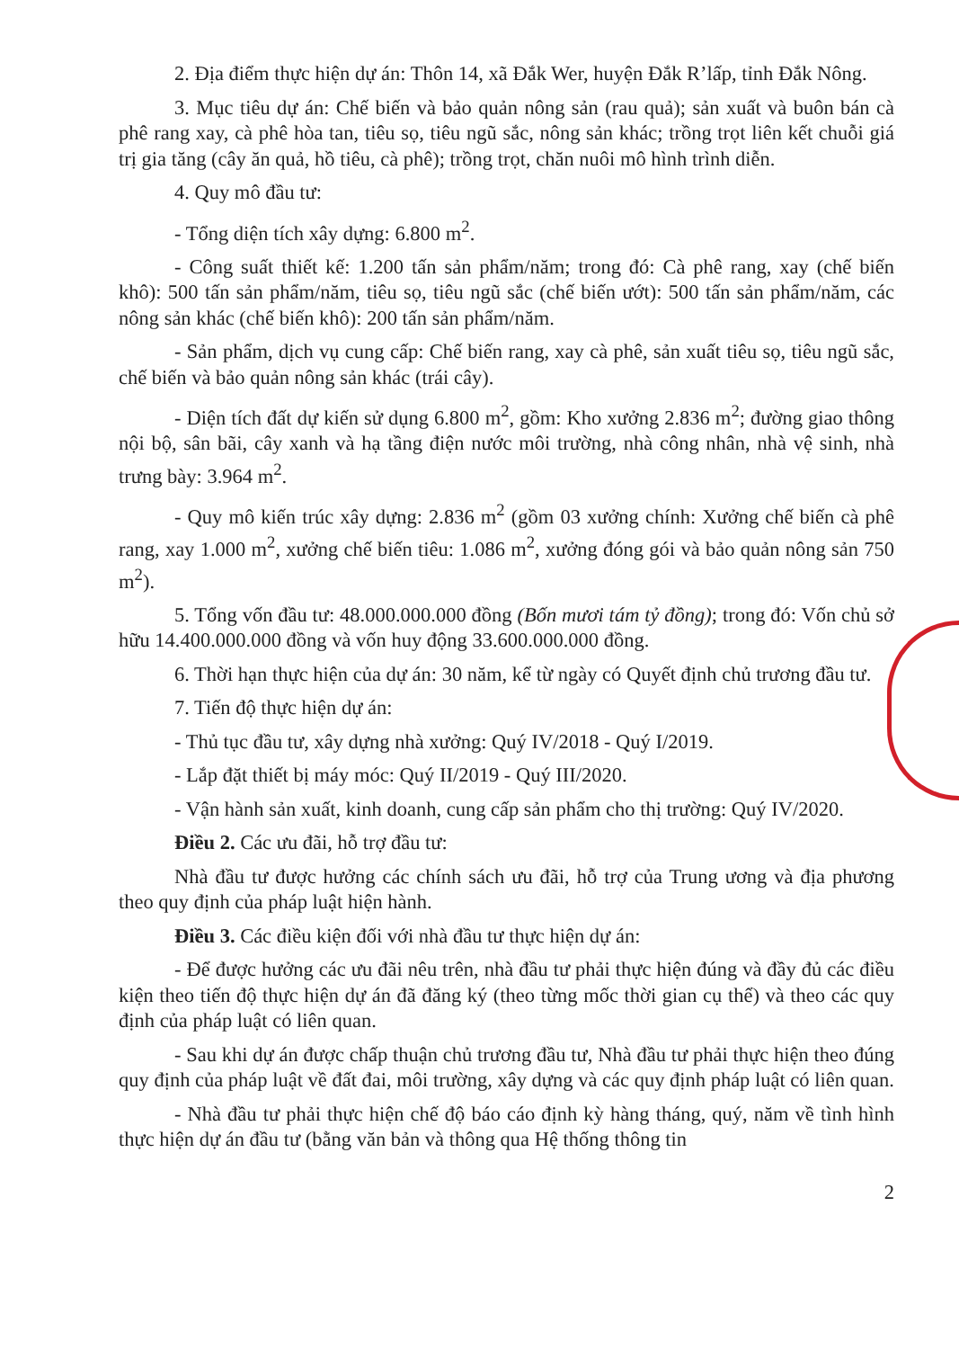2. Địa điểm thực hiện dự án: Thôn 14, xã Đắk Wer, huyện Đắk R’lấp, tỉnh Đắk Nông.
3. Mục tiêu dự án: Chế biến và bảo quản nông sản (rau quả); sản xuất và buôn bán cà phê rang xay, cà phê hòa tan, tiêu sọ, tiêu ngũ sắc, nông sản khác; trồng trọt liên kết chuỗi giá trị gia tăng (cây ăn quả, hồ tiêu, cà phê); trồng trọt, chăn nuôi mô hình trình diễn.
4. Quy mô đầu tư:
- Tổng diện tích xây dựng: 6.800 m<sup>2</sup>.
- Công suất thiết kế: 1.200 tấn sản phẩm/năm; trong đó: Cà phê rang, xay (chế biến khô): 500 tấn sản phẩm/năm, tiêu sọ, tiêu ngũ sắc (chế biến ướt): 500 tấn sản phẩm/năm, các nông sản khác (chế biến khô): 200 tấn sản phẩm/năm.
- Sản phẩm, dịch vụ cung cấp: Chế biến rang, xay cà phê, sản xuất tiêu sọ, tiêu ngũ sắc, chế biến và bảo quản nông sản khác (trái cây).
- Diện tích đất dự kiến sử dụng 6.800 m<sup>2</sup>, gồm: Kho xưởng 2.836 m<sup>2</sup>; đường giao thông nội bộ, sân bãi, cây xanh và hạ tầng điện nước môi trường, nhà công nhân, nhà vệ sinh, nhà trưng bày: 3.964 m<sup>2</sup>.
- Quy mô kiến trúc xây dựng: 2.836 m<sup>2</sup> (gồm 03 xưởng chính: Xưởng chế biến cà phê rang, xay 1.000 m<sup>2</sup>, xưởng chế biến tiêu: 1.086 m<sup>2</sup>, xưởng đóng gói và bảo quản nông sản 750 m<sup>2</sup>).
5. Tổng vốn đầu tư: 48.000.000.000 đồng (Bốn mươi tám tỷ đồng); trong đó: Vốn chủ sở hữu 14.400.000.000 đồng và vốn huy động 33.600.000.000 đồng.
6. Thời hạn thực hiện của dự án: 30 năm, kể từ ngày có Quyết định chủ trương đầu tư.
7. Tiến độ thực hiện dự án:
- Thủ tục đầu tư, xây dựng nhà xưởng: Quý IV/2018 - Quý I/2019.
- Lắp đặt thiết bị máy móc: Quý II/2019 - Quý III/2020.
- Vận hành sản xuất, kinh doanh, cung cấp sản phẩm cho thị trường: Quý IV/2020.
Điều 2. Các ưu đãi, hỗ trợ đầu tư:
Nhà đầu tư được hưởng các chính sách ưu đãi, hỗ trợ của Trung ương và địa phương theo quy định của pháp luật hiện hành.
Điều 3. Các điều kiện đối với nhà đầu tư thực hiện dự án:
- Để được hưởng các ưu đãi nêu trên, nhà đầu tư phải thực hiện đúng và đầy đủ các điều kiện theo tiến độ thực hiện dự án đã đăng ký (theo từng mốc thời gian cụ thể) và theo các quy định của pháp luật có liên quan.
- Sau khi dự án được chấp thuận chủ trương đầu tư, Nhà đầu tư phải thực hiện theo đúng quy định của pháp luật về đất đai, môi trường, xây dựng và các quy định pháp luật có liên quan.
- Nhà đầu tư phải thực hiện chế độ báo cáo định kỳ hàng tháng, quý, năm về tình hình thực hiện dự án đầu tư (bằng văn bản và thông qua Hệ thống thông tin
2